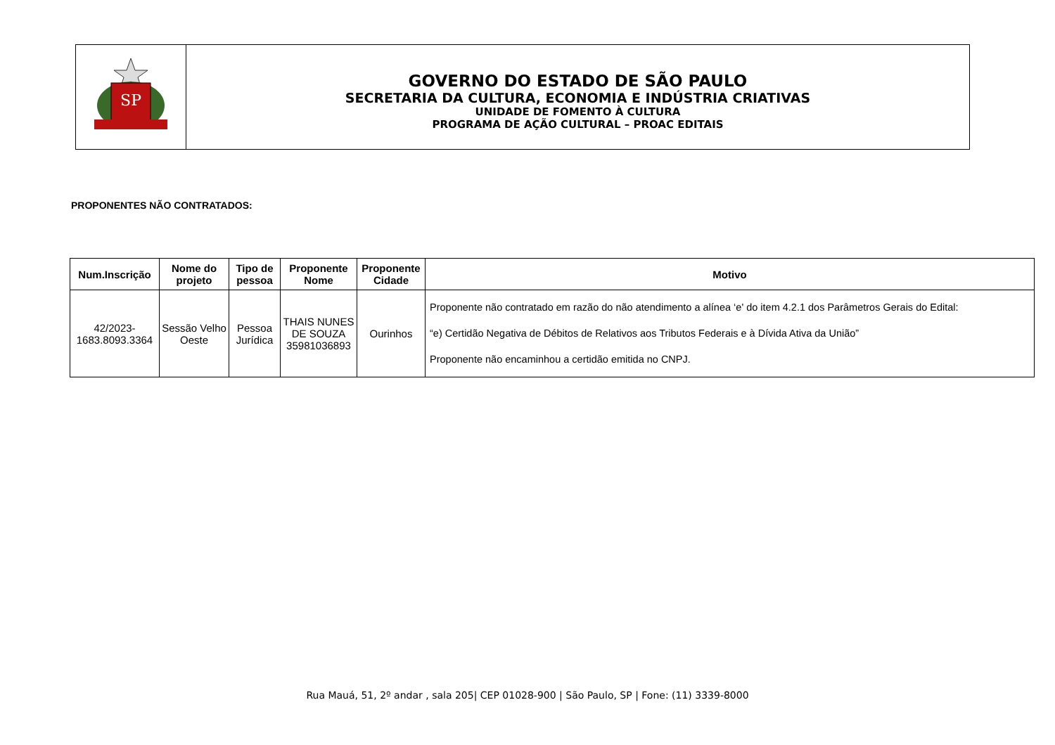SP
GOVERNO DO ESTADO DE SÃO PAULO
SECRETARIA DA CULTURA, ECONOMIA E INDÚSTRIA CRIATIVAS
UNIDADE DE FOMENTO À CULTURA
PROGRAMA DE AÇÃO CULTURAL – PROAC EDITAIS
PROPONENTES NÃO CONTRATADOS:
| Num.Inscrição | Nome do projeto | Tipo de pessoa | Proponente Nome | Proponente Cidade | Motivo |
| --- | --- | --- | --- | --- | --- |
| 42/2023- 1683.8093.3364 | Sessão Velho Oeste | Pessoa Jurídica | THAIS NUNES DE SOUZA 35981036893 | Ourinhos | Proponente não contratado em razão do não atendimento a alínea ‘e' do item 4.2.1 dos Parâmetros Gerais do Edital: “e) Certidão Negativa de Débitos de Relativos aos Tributos Federais e à Dívida Ativa da União” Proponente não encaminhou a certidão emitida no CNPJ. |
Rua Mauá, 51, 2º andar , sala 205| CEP 01028-900 | São Paulo, SP | Fone: (11) 3339-8000